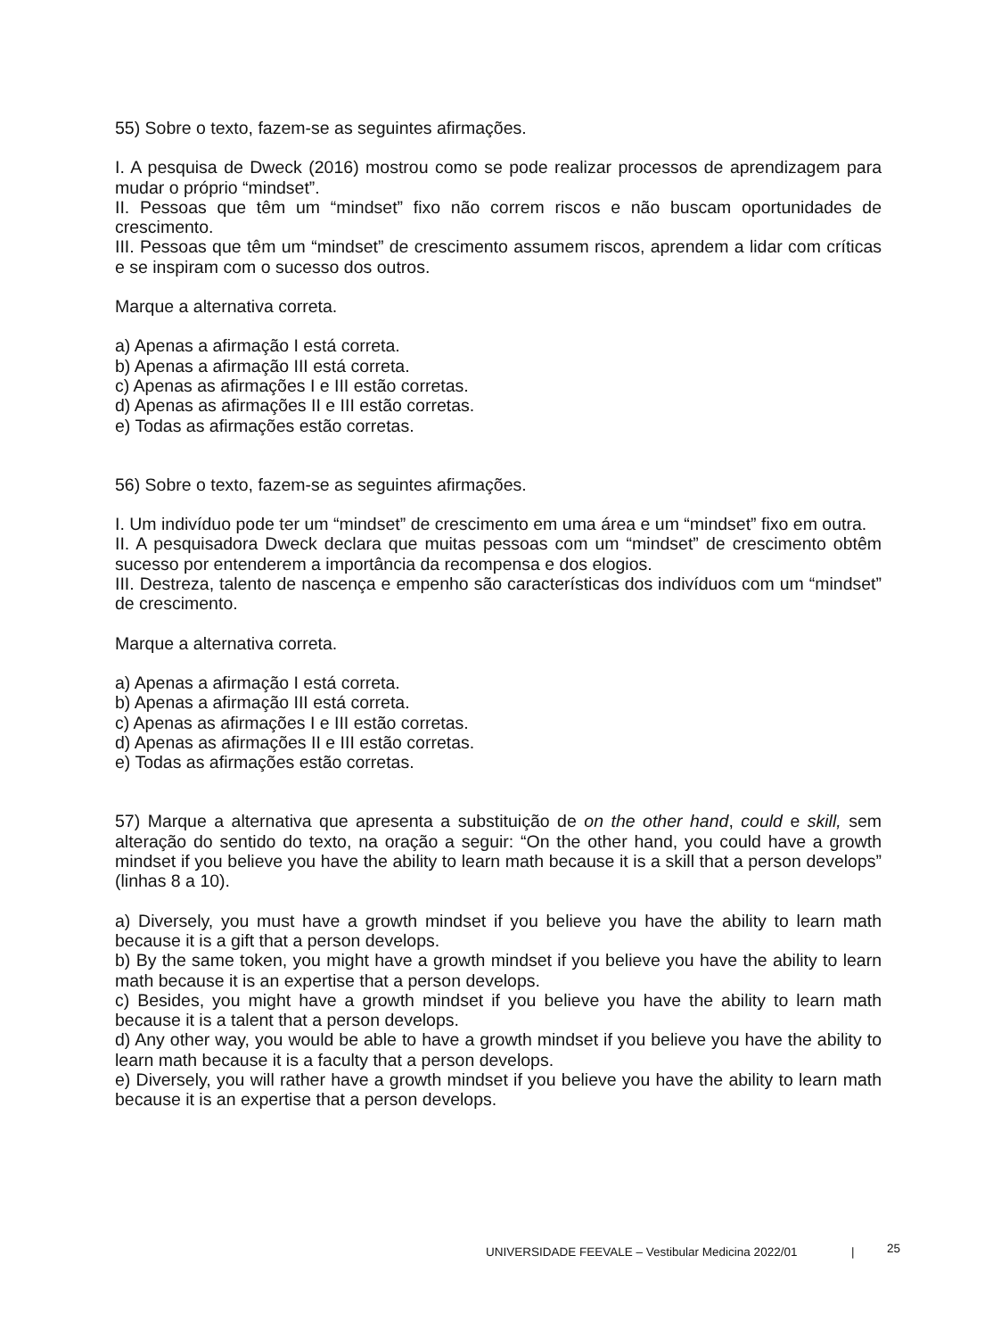55) Sobre o texto, fazem-se as seguintes afirmações.
I. A pesquisa de Dweck (2016) mostrou como se pode realizar processos de aprendizagem para mudar o próprio “mindset”.
II. Pessoas que têm um “mindset” fixo não correm riscos e não buscam oportunidades de crescimento.
III. Pessoas que têm um “mindset” de crescimento assumem riscos, aprendem a lidar com críticas e se inspiram com o sucesso dos outros.
Marque a alternativa correta.
a) Apenas a afirmação I está correta.
b) Apenas a afirmação III está correta.
c) Apenas as afirmações I e III estão corretas.
d) Apenas as afirmações II e III estão corretas.
e) Todas as afirmações estão corretas.
56) Sobre o texto, fazem-se as seguintes afirmações.
I. Um indivíduo pode ter um “mindset” de crescimento em uma área e um “mindset” fixo em outra.
II. A pesquisadora Dweck declara que muitas pessoas com um “mindset” de crescimento obtêm sucesso por entenderem a importância da recompensa e dos elogios.
III. Destreza, talento de nascença e empenho são características dos indivíduos com um “mindset” de crescimento.
Marque a alternativa correta.
a) Apenas a afirmação I está correta.
b) Apenas a afirmação III está correta.
c) Apenas as afirmações I e III estão corretas.
d) Apenas as afirmações II e III estão corretas.
e) Todas as afirmações estão corretas.
57) Marque a alternativa que apresenta a substituição de on the other hand, could e skill, sem alteração do sentido do texto, na oração a seguir: “On the other hand, you could have a growth mindset if you believe you have the ability to learn math because it is a skill that a person develops” (linhas 8 a 10).
a) Diversely, you must have a growth mindset if you believe you have the ability to learn math because it is a gift that a person develops.
b) By the same token, you might have a growth mindset if you believe you have the ability to learn math because it is an expertise that a person develops.
c) Besides, you might have a growth mindset if you believe you have the ability to learn math because it is a talent that a person develops.
d) Any other way, you would be able to have a growth mindset if you believe you have the ability to learn math because it is a faculty that a person develops.
e) Diversely, you will rather have a growth mindset if you believe you have the ability to learn math because it is an expertise that a person develops.
UNIVERSIDADE FEEVALE – Vestibular Medicina 2022/01 | 25